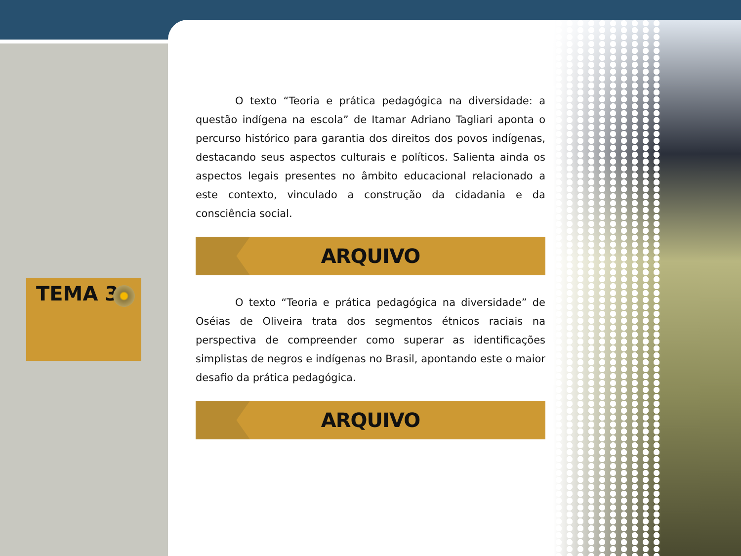TEMA 3
O texto “Teoria e prática pedagógica na diversidade: a questão indígena na escola” de Itamar Adriano Tagliari aponta o percurso histórico para garantia dos direitos dos povos indígenas, destacando seus aspectos culturais e políticos. Salienta ainda os aspectos legais presentes no âmbito educacional relacionado a este contexto, vinculado a construção da cidadania e da consciência social.
ARQUIVO
O texto “Teoria e prática pedagógica na diversidade” de Oséias de Oliveira trata dos segmentos étnicos raciais na perspectiva de compreender como superar as identificações simplistas de negros e indígenas no Brasil, apontando este o maior desafio da prática pedagógica.
ARQUIVO